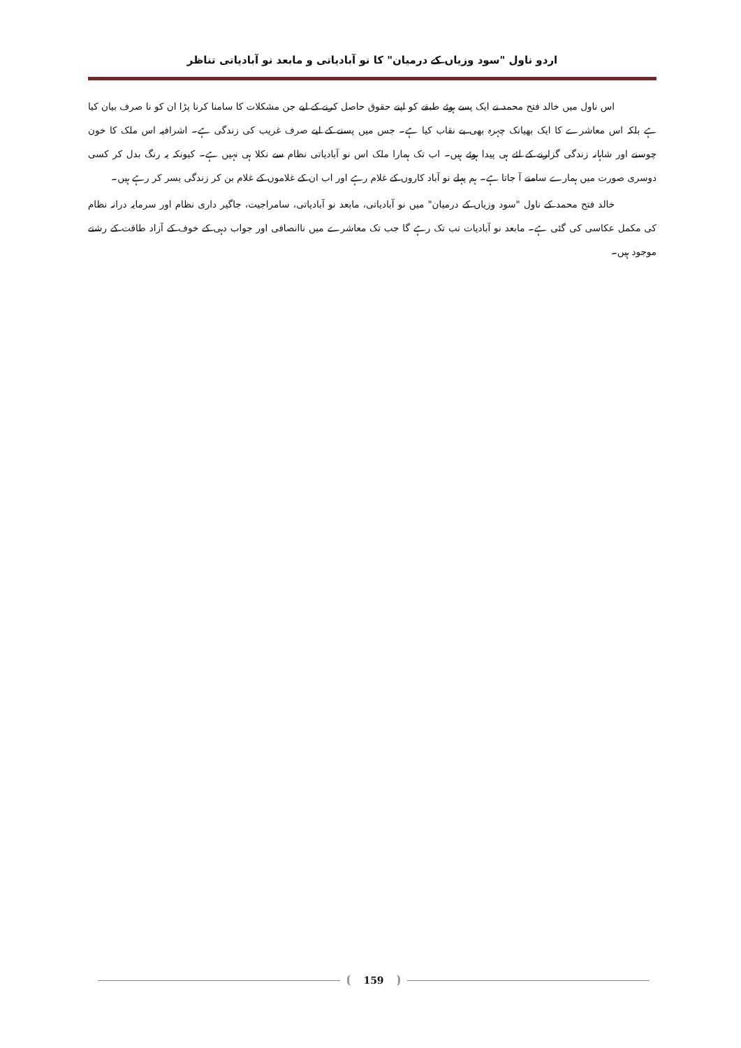اردو ناول "سود وزیاں کے درمیان" کا نو آبادیاتی و مابعد نو آبادیاتی تناظر
اس ناول میں خالد فتح محمد نے ایک پسے ہوئے طبقے کو اپنے حقوق حاصل کرنے کے لیے جن مشکلات کا سامنا کرنا پڑا ان کو نا صرف بیان کیا ہے بلکہ اس معاشرے کا ایک بھیانک چہرہ بھی بے نقاب کیا ہے۔ جس میں پسنے کے لیے صرف غریب کی زندگی ہے۔ اشرافیہ اس ملک کا خون چوسنے اور شاہانہ زندگی گزارنے کے لئے ہی پیدا ہوئے ہیں۔ اب تک ہمارا ملک اس نو آبادیاتی نظام سے نکلا ہی نہیں ہے۔ کیونکہ یہ رنگ بدل کر کسی دوسری صورت میں ہمارے سامنے آ جاتا ہے۔ ہم پہلے نو آباد کاروں کے غلام رہے اور اب ان کے غلاموں کے غلام بن کر زندگی بسر کر رہے ہیں۔
خالد فتح محمد کے ناول "سود وزیاں کے درمیان" میں نو آبادیاتی، مابعد نو آبادیاتی، سامراجیت، جاگیر داری نظام اور سرمایہ درانہ نظام کی مکمل عکاسی کی گئی ہے۔ مابعد نو آبادیات تب تک رہے گا جب تک معاشرے میں ناانصافی اور جواب دہی کے خوف کے آزاد طاقت کے رشتے موجود ہیں۔
159